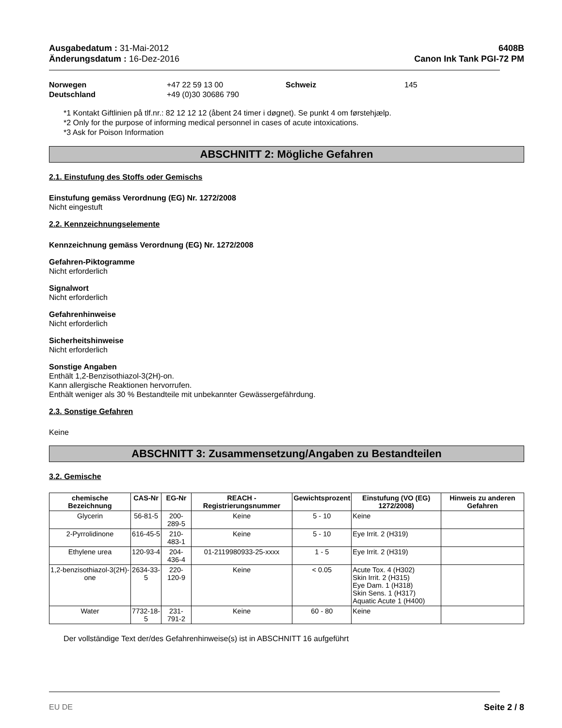Ausgabedatum : 31-Mai-2012
Änderungsdatum : 16-Dez-2016
6408B
Canon Ink Tank PGI-72 PM
Norwegen +47 22 59 13 00 Schweiz 145 Deutschland +49 (0)30 30686 790
*1 Kontakt Giftlinien på tlf.nr.: 82 12 12 12 (åbent 24 timer i døgnet). Se punkt 4 om førstehjælp.
*2 Only for the purpose of informing medical personnel in cases of acute intoxications.
*3 Ask for Poison Information
ABSCHNITT 2: Mögliche Gefahren
2.1. Einstufung des Stoffs oder Gemischs
Einstufung gemäss Verordnung (EG) Nr. 1272/2008
Nicht eingestuft
2.2. Kennzeichnungselemente
Kennzeichnung gemäss Verordnung (EG) Nr. 1272/2008
Gefahren-Piktogramme
Nicht erforderlich
Signalwort
Nicht erforderlich
Gefahrenhinweise
Nicht erforderlich
Sicherheitshinweise
Nicht erforderlich
Sonstige Angaben
Enthält 1,2-Benzisothiazol-3(2H)-on.
Kann allergische Reaktionen hervorrufen.
Enthält weniger als 30 % Bestandteile mit unbekannter Gewässergefährdung.
2.3. Sonstige Gefahren
Keine
ABSCHNITT 3: Zusammensetzung/Angaben zu Bestandteilen
3.2. Gemische
| chemische Bezeichnung | CAS-Nr | EG-Nr | REACH -Registrierungsnummer | Gewichtsprozent | Einstufung (VO (EG) 1272/2008) | Hinweis zu anderen Gefahren |
| --- | --- | --- | --- | --- | --- | --- |
| Glycerin | 56-81-5 | 200-289-5 | Keine | 5 - 10 | Keine | |
| 2-Pyrrolidinone | 616-45-5 | 210-483-1 | Keine | 5 - 10 | Eye Irrit. 2 (H319) | |
| Ethylene urea | 120-93-4 | 204-436-4 | 01-2119980933-25-xxxx | 1 - 5 | Eye Irrit. 2 (H319) | |
| 1,2-benzisothiazol-3(2H)-one | 2634-33-5 | 220-120-9 | Keine | < 0.05 | Acute Tox. 4 (H302) Skin Irrit. 2 (H315) Eye Dam. 1 (H318) Skin Sens. 1 (H317) Aquatic Acute 1 (H400) | |
| Water | 7732-18-5 | 231-791-2 | Keine | 60 - 80 | Keine | |
Der vollständige Text der/des Gefahrenhinweise(s) ist in ABSCHNITT 16 aufgeführt
EU DE Seite 2 / 8